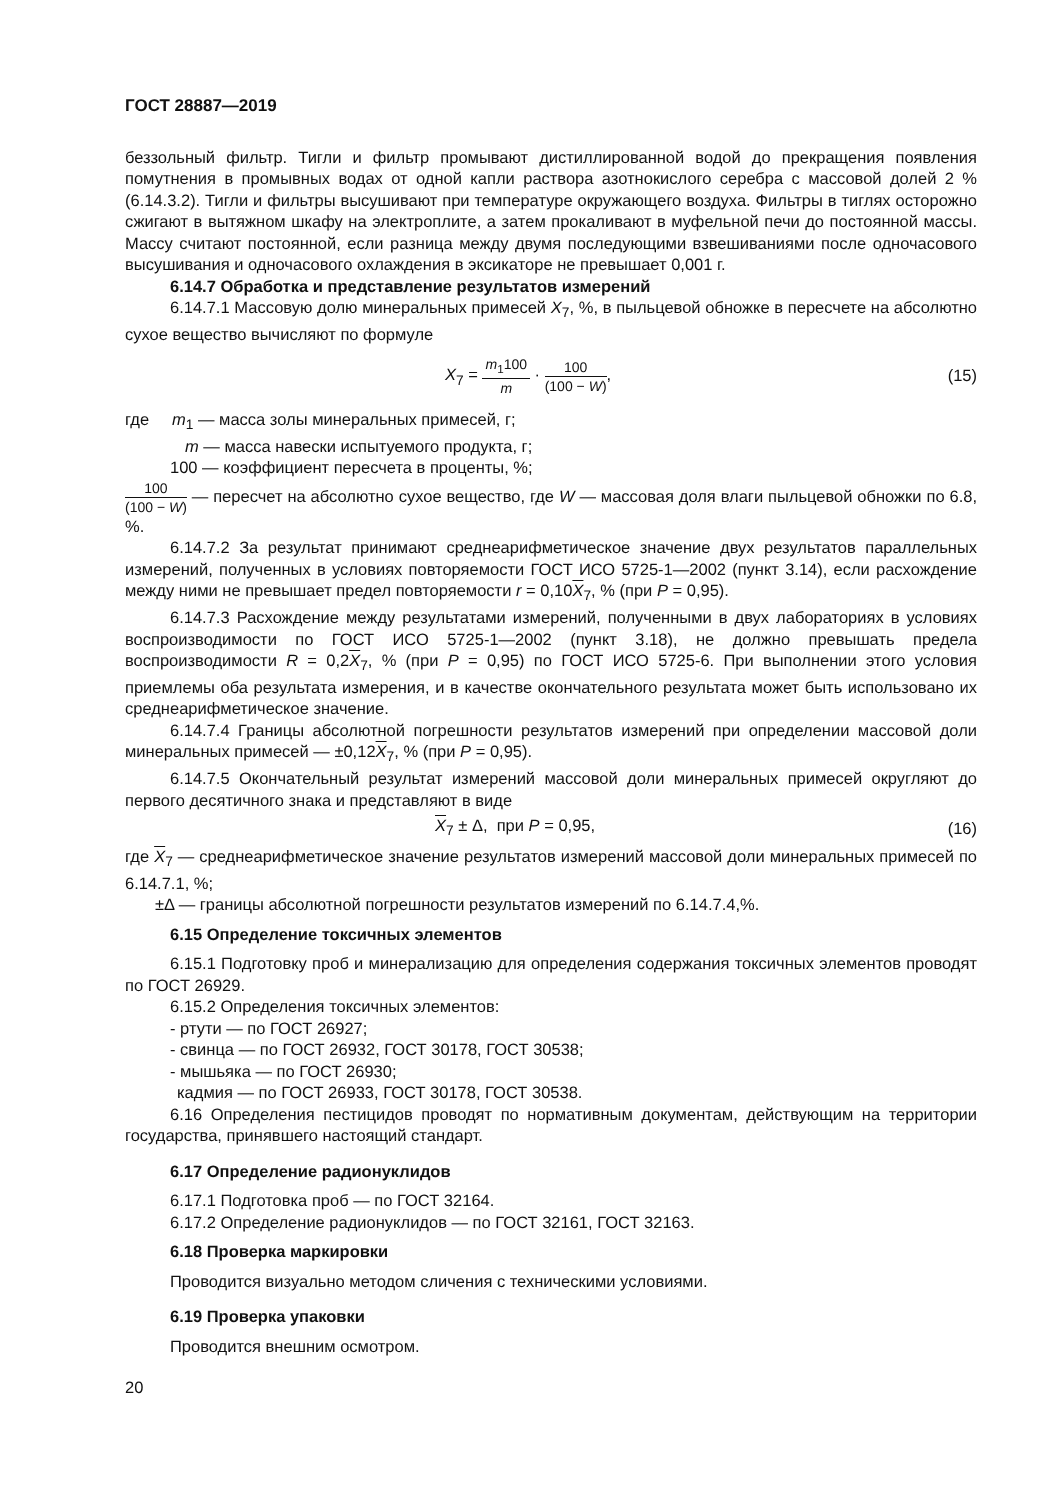ГОСТ 28887—2019
беззольный фильтр. Тигли и фильтр промывают дистиллированной водой до прекращения появления помутнения в промывных водах от одной капли раствора азотнокислого серебра с массовой долей 2 % (6.14.3.2). Тигли и фильтры высушивают при температуре окружающего воздуха. Фильтры в тиглях осторожно сжигают в вытяжном шкафу на электроплите, а затем прокаливают в муфельной печи до постоянной массы. Массу считают постоянной, если разница между двумя последующими взвешиваниями после одночасового высушивания и одночасового охлаждения в эксикаторе не превышает 0,001 г.
6.14.7 Обработка и представление результатов измерений
6.14.7.1 Массовую долю минеральных примесей X<sub>7</sub>, %, в пыльцевой обножке в пересчете на абсолютно сухое вещество вычисляют по формуле
X<sub>7</sub> = m<sub>1</sub>100 m · 100 (100 − W), (15)
где m<sub>1</sub> — масса золы минеральных примесей, г;
m — масса навески испытуемого продукта, г;
100 — коэффициент пересчета в проценты, %;
100 (100 − W) — пересчет на абсолютно сухое вещество, где W — массовая доля влаги пыльцевой обножки по 6.8, %.
6.14.7.2 За результат принимают среднеарифметическое значение двух результатов параллельных измерений, полученных в условиях повторяемости ГОСТ ИСО 5725-1—2002 (пункт 3.14), если расхождение между ними не превышает предел повторяемости r = 0,10X<sub>7</sub>, % (при P = 0,95).
6.14.7.3 Расхождение между результатами измерений, полученными в двух лабораториях в условиях воспроизводимости по ГОСТ ИСО 5725-1—2002 (пункт 3.18), не должно превышать предела воспроизводимости R = 0,2X<sub>7</sub>, % (при P = 0,95) по ГОСТ ИСО 5725-6. При выполнении этого условия приемлемы оба результата измерения, и в качестве окончательного результата может быть использовано их среднеарифметическое значение.
6.14.7.4 Границы абсолютной погрешности результатов измерений при определении массовой доли минеральных примесей — ±0,12X<sub>7</sub>, % (при P = 0,95).
6.14.7.5 Окончательный результат измерений массовой доли минеральных примесей округляют до первого десятичного знака и представляют в виде
X<sub>7</sub> ± Δ, при P = 0,95, (16)
где X<sub>7</sub> — среднеарифметическое значение результатов измерений массовой доли минеральных примесей по 6.14.7.1, %;
±Δ — границы абсолютной погрешности результатов измерений по 6.14.7.4,%.
6.15 Определение токсичных элементов
6.15.1 Подготовку проб и минерализацию для определения содержания токсичных элементов проводят по ГОСТ 26929.
6.15.2 Определения токсичных элементов:
- ртути — по ГОСТ 26927;
- свинца — по ГОСТ 26932, ГОСТ 30178, ГОСТ 30538;
- мышьяка — по ГОСТ 26930;
кадмия — по ГОСТ 26933, ГОСТ 30178, ГОСТ 30538.
6.16 Определения пестицидов проводят по нормативным документам, действующим на территории государства, принявшего настоящий стандарт.
6.17 Определение радионуклидов
6.17.1 Подготовка проб — по ГОСТ 32164.
6.17.2 Определение радионуклидов — по ГОСТ 32161, ГОСТ 32163.
6.18 Проверка маркировки
Проводится визуально методом сличения с техническими условиями.
6.19 Проверка упаковки
Проводится внешним осмотром.
20